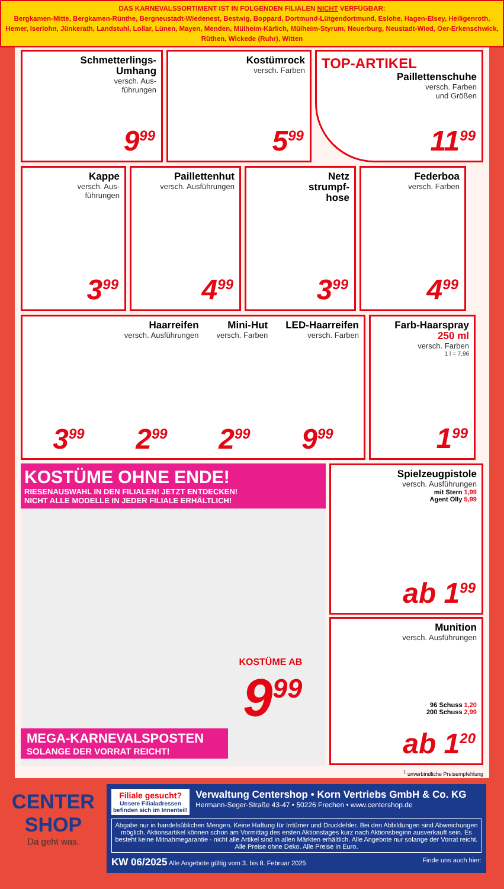DAS KARNEVALSSORTIMENT IST IN FOLGENDEN FILIALEN NICHT VERFÜGBAR:
Bergkamen-Mitte, Bergkamen-Rünthe, Bergneustadt-Wiedenest, Bestwig, Boppard, Dortmund-Lütgendortmund, Eslohe, Hagen-Elsey, Heiligenroth, Hemer, Iserlohn, Jünkerath, Landstuhl, Lollar, Lünen, Mayen, Menden, Mülheim-Kärlich, Mülheim-Styrum, Neuerburg, Neustadt-Wied, Oer-Erkenschwick, Rüthen, Wickede (Ruhr), Witten
Schmetterlings-
Umhang
versch. Aus-
führungen
9<sup>99</sup>
Kostümrock
versch. Farben
5<sup>99</sup>
TOP-ARTIKEL
Paillettenschuhe
versch. Farben
und Größen
11<sup>99</sup>
Kappe
versch. Aus-
führungen
3<sup>99</sup>
Paillettenhut
versch. Ausführungen
4<sup>99</sup>
Netz
strumpf-
hose
3<sup>99</sup>
Federboa
versch. Farben
4<sup>99</sup>
Haarreifen
versch. Ausführungen
Mini-Hut
versch. Farben
LED-Haarreifen
versch. Farben
3<sup>99</sup>
2<sup>99</sup>
2<sup>99</sup>
9<sup>99</sup>
Farb-Haarspray
250 ml
versch. Farben
1 l = 7,96
1<sup>99</sup>
KOSTÜME OHNE ENDE!
RIESENAUSWAHL IN DEN FILIALEN! JETZT ENTDECKEN!
NICHT ALLE MODELLE IN JEDER FILIALE ERHÄLTLICH!
KOSTÜME AB
9<sup>99</sup>
MEGA-KARNEVALSPOSTEN
SOLANGE DER VORRAT REICHT!
Spielzeugpistole
versch. Ausführungen
mit Stern 1,99
Agent Olly 5,99
ab 1<sup>99</sup>
Munition
versch. Ausführungen
96 Schuss 1,20
200 Schuss 2,99
ab 1<sup>20</sup>
<sup>1</sup> unverbindliche Preisempfehlung
CENTER
SHOP
Da geht was.
Filiale gesucht?
Unsere Filialadressen
befinden sich im Innenteil!
Verwaltung Centershop • Korn Vertriebs GmbH & Co. KG
Hermann-Seger-Straße 43-47 • 50226 Frechen • www.centershop.de
Abgabe nur in handelsüblichen Mengen. Keine Haftung für Irrtümer und Druckfehler. Bei den Abbildungen sind Abweichungen möglich. Aktionsartikel können schon am Vormittag des ersten Aktionstages kurz nach Aktionsbeginn ausverkauft sein. Es besteht keine Mitnahmegarantie - nicht alle Artikel sind in allen Märkten erhältlich. Alle Angebote nur solange der Vorrat reicht. Alle Preise ohne Deko. Alle Preise in Euro.
KW 06/2025 Alle Angebote gültig vom 3. bis 8. Februar 2025 Finde uns auch hier: